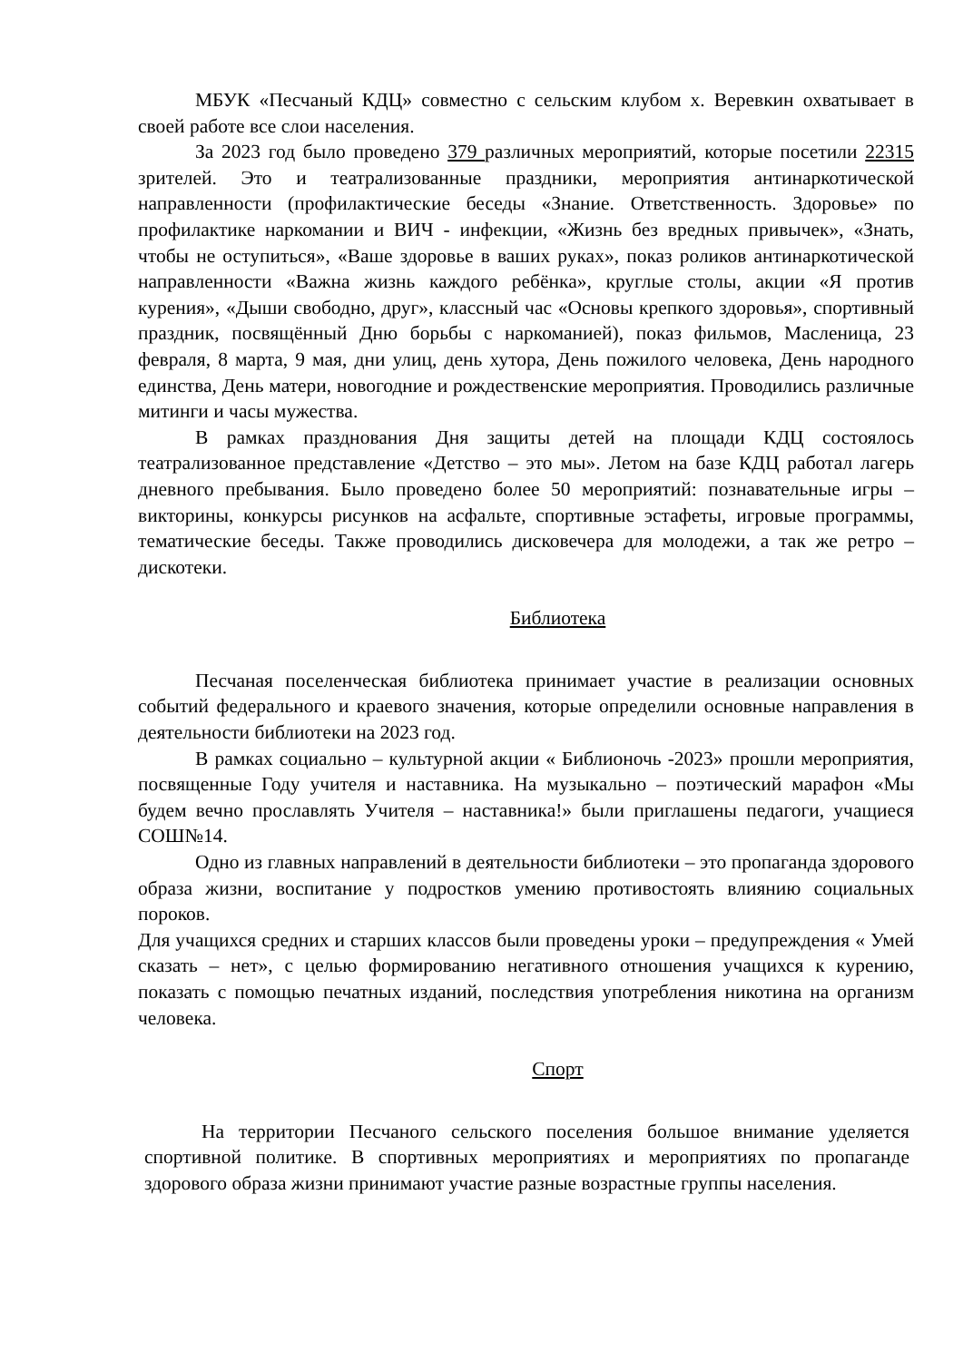МБУК «Песчаный КДЦ» совместно с сельским клубом х. Веревкин охватывает в своей работе все слои населения.
За 2023 год было проведено 379 различных мероприятий, которые посетили 22315 зрителей. Это и театрализованные праздники, мероприятия антинаркотической направленности (профилактические беседы «Знание. Ответственность. Здоровье» по профилактике наркомании и ВИЧ - инфекции, «Жизнь без вредных привычек», «Знать, чтобы не оступиться», «Ваше здоровье в ваших руках», показ роликов антинаркотической направленности «Важна жизнь каждого ребёнка», круглые столы, акции «Я против курения», «Дыши свободно, друг», классный час «Основы крепкого здоровья», спортивный праздник, посвящённый Дню борьбы с наркоманией), показ фильмов, Масленица, 23 февраля, 8 марта, 9 мая, дни улиц, день хутора, День пожилого человека, День народного единства, День матери, новогодние и рождественские мероприятия. Проводились различные митинги и часы мужества.
В рамках празднования Дня защиты детей на площади КДЦ состоялось театрализованное представление «Детство – это мы». Летом на базе КДЦ работал лагерь дневного пребывания. Было проведено более 50 мероприятий: познавательные игры – викторины, конкурсы рисунков на асфальте, спортивные эстафеты, игровые программы, тематические беседы. Также проводились дисковечера для молодежи, а так же ретро – дискотеки.
Библиотека
Песчаная поселенческая библиотека принимает участие в реализации основных событий федерального и краевого значения, которые определили основные направления в деятельности библиотеки на 2023 год.
В рамках социально – культурной акции « Библионочь -2023» прошли мероприятия, посвященные Году учителя и наставника. На музыкально – поэтический марафон «Мы будем вечно прославлять Учителя – наставника!» были приглашены педагоги, учащиеся СОШ№14.
Одно из главных направлений в деятельности библиотеки – это пропаганда здорового образа жизни, воспитание у подростков умению противостоять влиянию социальных пороков.
Для учащихся средних и старших классов были проведены уроки – предупреждения « Умей сказать – нет», с целью формированию негативного отношения учащихся к курению, показать с помощью печатных изданий, последствия употребления никотина на организм человека.
Спорт
На территории Песчаного сельского поселения большое внимание уделяется спортивной политике. В спортивных мероприятиях и мероприятиях по пропаганде здорового образа жизни принимают участие разные возрастные группы населения.